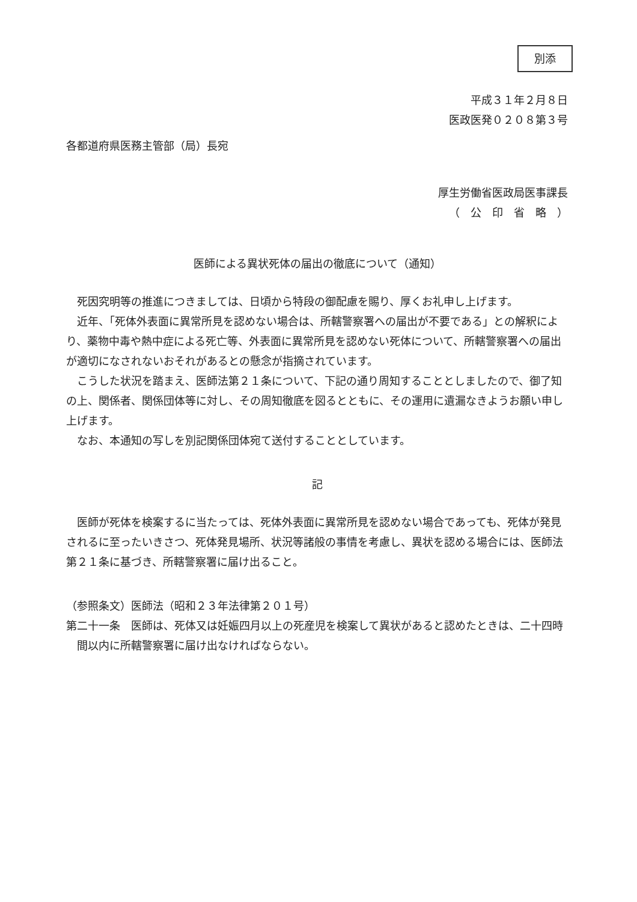別添
平成３１年２月８日
医政医発０２０８第３号
各都道府県医務主管部（局）長宛
厚生労働省医政局医事課長
（　公　印　省　略　）
医師による異状死体の届出の徹底について（通知）
死因究明等の推進につきましては、日頃から特段の御配慮を賜り、厚くお礼申し上げます。
近年、「死体外表面に異常所見を認めない場合は、所轄警察署への届出が不要である」との解釈により、薬物中毒や熱中症による死亡等、外表面に異常所見を認めない死体について、所轄警察署への届出が適切になされないおそれがあるとの懸念が指摘されています。
こうした状況を踏まえ、医師法第２１条について、下記の通り周知することとしましたので、御了知の上、関係者、関係団体等に対し、その周知徹底を図るとともに、その運用に遺漏なきようお願い申し上げます。
なお、本通知の写しを別記関係団体宛て送付することとしています。
記
医師が死体を検案するに当たっては、死体外表面に異常所見を認めない場合であっても、死体が発見されるに至ったいきさつ、死体発見場所、状況等諸般の事情を考慮し、異状を認める場合には、医師法第２１条に基づき、所轄警察署に届け出ること。
（参照条文）医師法（昭和２３年法律第２０１号）
第二十一条　医師は、死体又は妊娠四月以上の死産児を検案して異状があると認めたときは、二十四時間以内に所轄警察署に届け出なければならない。